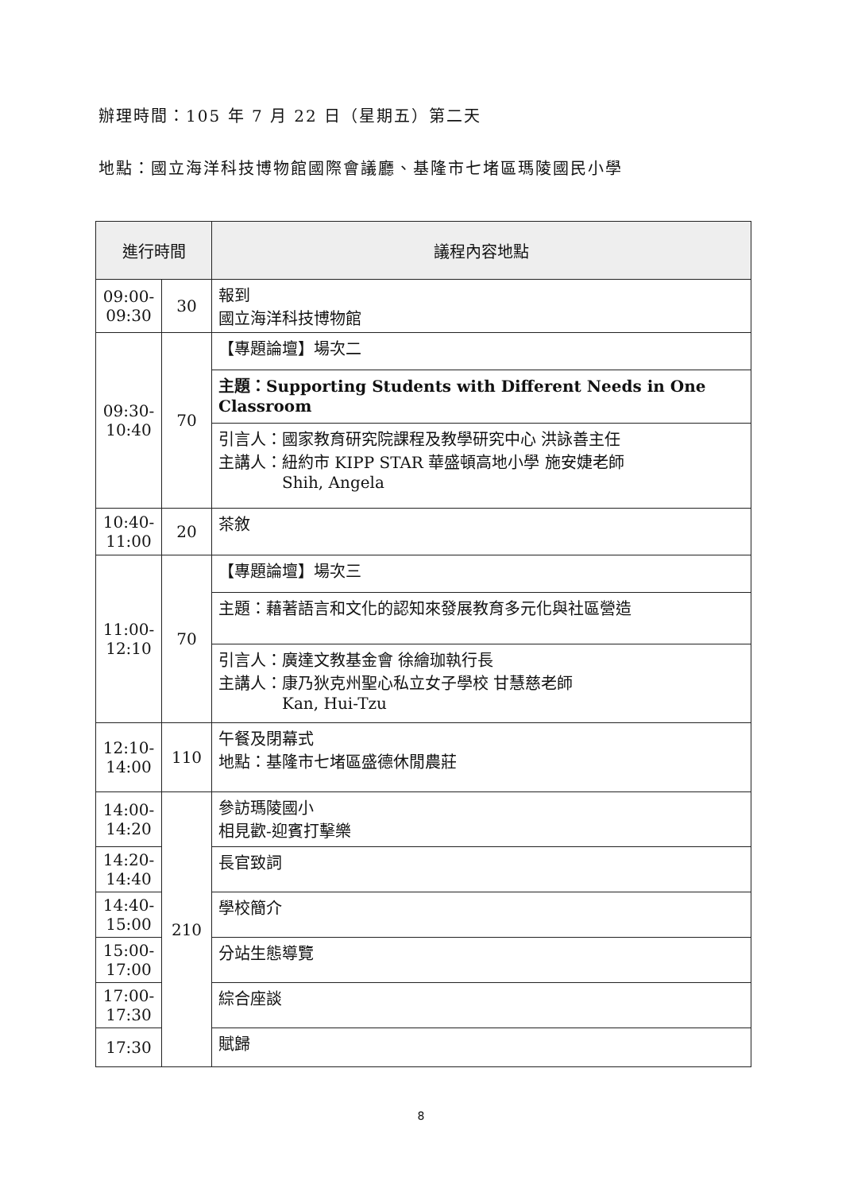辦理時間：105 年 7 月 22 日（星期五）第二天
地點：國立海洋科技博物館國際會議廳、基隆市七堵區瑪陵國民小學
| 進行時間 | | 議程內容地點 |
| --- | --- | --- |
| 09:00-09:30 | 30 | 報到 國立海洋科技博物館 |
| 09:30-10:40 | 70 | 【專題論壇】場次二 |
| | | 主題：Supporting Students with Different Needs in One Classroom |
| | | 引言人：國家教育研究院課程及教學研究中心 洪詠善主任 主講人：紐約市 KIPP STAR 華盛頓高地小學 施安婕老師 Shih, Angela |
| 10:40-11:00 | 20 | 茶敘 |
| 11:00-12:10 | 70 | 【專題論壇】場次三 |
| | | 主題：藉著語言和文化的認知來發展教育多元化與社區營造 |
| | | 引言人：廣達文教基金會 徐繪珈執行長 主講人：康乃狄克州聖心私立女子學校 甘慧慈老師 Kan, Hui-Tzu |
| 12:10-14:00 | 110 | 午餐及閉幕式 地點：基隆市七堵區盛德休閒農莊 |
| 14:00-14:20 | 210 | 參訪瑪陵國小 相見歡-迎賓打擊樂 |
| 14:20-14:40 | | 長官致詞 |
| 14:40-15:00 | | 學校簡介 |
| 15:00-17:00 | | 分站生態導覽 |
| 17:00-17:30 | | 綜合座談 |
| 17:30 | | 賦歸 |
8